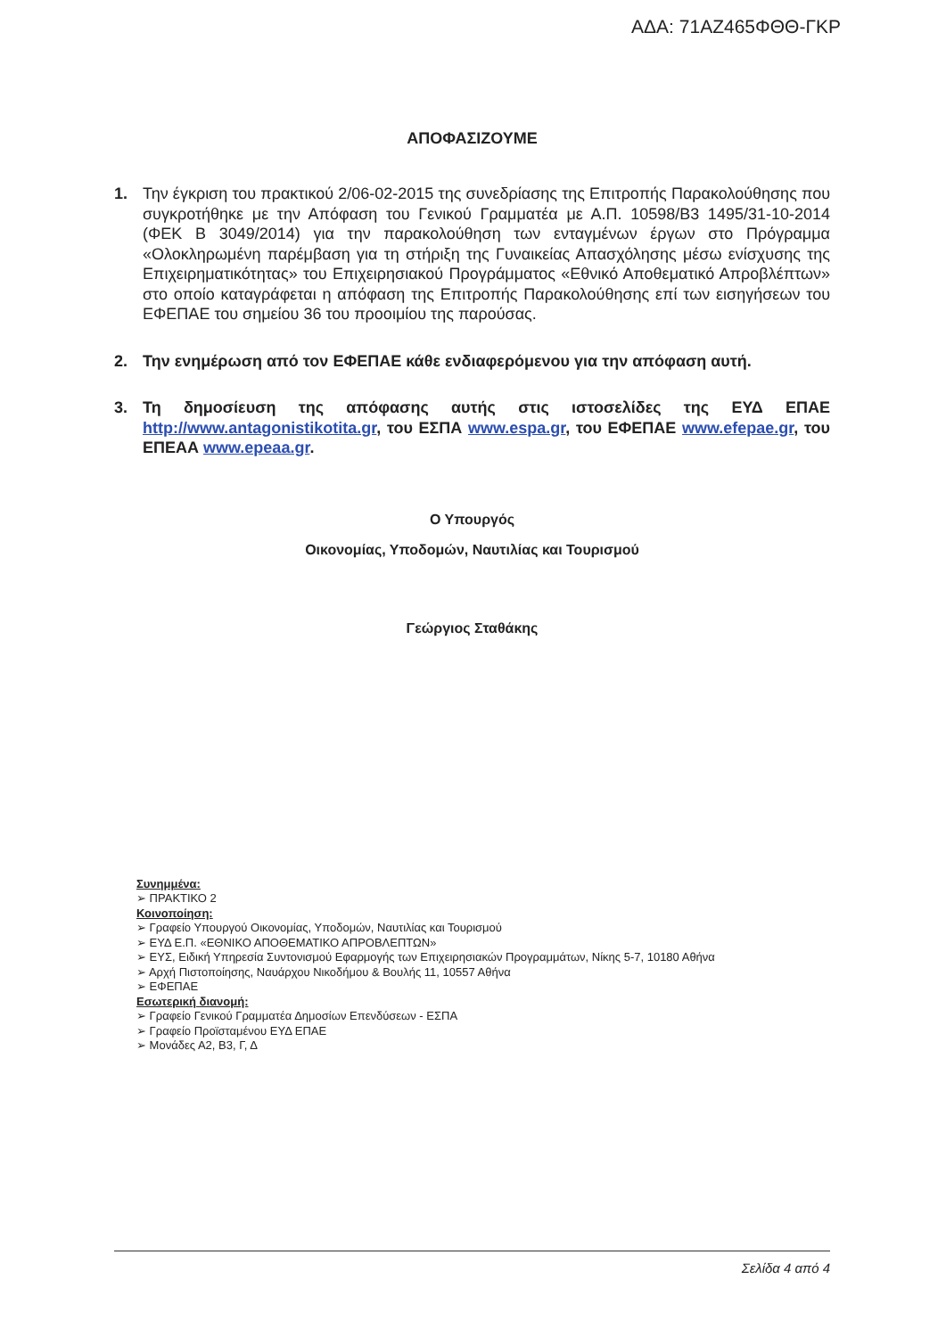ΑΔΑ: 71ΑΖ465ΦΘΘ-ΓΚΡ
ΑΠΟΦΑΣΙΖΟΥΜΕ
1. Την έγκριση του πρακτικού 2/06-02-2015 της συνεδρίασης της Επιτροπής Παρακολούθησης που συγκροτήθηκε με την Απόφαση του Γενικού Γραμματέα με Α.Π. 10598/Β3 1495/31-10-2014 (ΦΕΚ Β 3049/2014) για την παρακολούθηση των ενταγμένων έργων στο Πρόγραμμα «Ολοκληρωμένη παρέμβαση για τη στήριξη της Γυναικείας Απασχόλησης μέσω ενίσχυσης της Επιχειρηματικότητας» του Επιχειρησιακού Προγράμματος «Εθνικό Αποθεματικό Απροβλέπτων» στο οποίο καταγράφεται η απόφαση της Επιτροπής Παρακολούθησης επί των εισηγήσεων του ΕΦΕΠΑΕ του σημείου 36 του προοιμίου της παρούσας.
2. Την ενημέρωση από τον ΕΦΕΠΑΕ κάθε ενδιαφερόμενου για την απόφαση αυτή.
3. Τη δημοσίευση της απόφασης αυτής στις ιστοσελίδες της ΕΥΔ ΕΠΑΕ http://www.antagonistikotita.gr, του ΕΣΠΑ www.espa.gr, του ΕΦΕΠΑΕ www.efepae.gr, του ΕΠΕΑΑ www.epeaa.gr.
Ο Υπουργός
Οικονομίας, Υποδομών, Ναυτιλίας και Τουρισμού
Γεώργιος Σταθάκης
Συνημμένα:
➢ ΠΡΑΚΤΙΚΟ 2
Κοινοποίηση:
➢ Γραφείο Υπουργού Οικονομίας, Υποδομών, Ναυτιλίας και Τουρισμού
➢ ΕΥΔ Ε.Π. «ΕΘΝΙΚΟ ΑΠΟΘΕΜΑΤΙΚΟ ΑΠΡΟΒΛΕΠΤΩΝ»
➢ ΕΥΣ, Ειδική Υπηρεσία Συντονισμού Εφαρμογής των Επιχειρησιακών Προγραμμάτων, Νίκης 5-7, 10180 Αθήνα
➢ Αρχή Πιστοποίησης, Ναυάρχου Νικοδήμου & Βουλής 11, 10557 Αθήνα
➢ ΕΦΕΠΑΕ
Εσωτερική διανομή:
➢ Γραφείο Γενικού Γραμματέα Δημοσίων Επενδύσεων - ΕΣΠΑ
➢ Γραφείο Προϊσταμένου ΕΥΔ ΕΠΑΕ
➢ Μονάδες Α2, Β3, Γ, Δ
Σελίδα 4 από 4